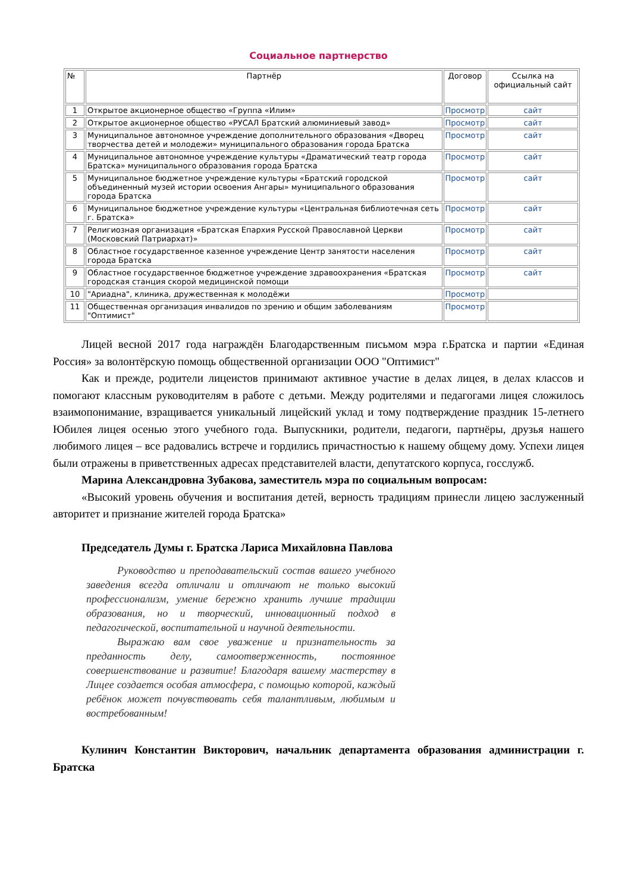Социальное партнерство
| № | Партнёр | Договор | Ссылка на официальный сайт |
| --- | --- | --- | --- |
| 1 | Открытое акционерное общество «Группа «Илим» | Просмотр | сайт |
| 2 | Открытое акционерное общество «РУСАЛ Братский алюминиевый завод» | Просмотр | сайт |
| 3 | Муниципальное автономное учреждение дополнительного образования «Дворец творчества детей и молодежи» муниципального образования города Братска | Просмотр | сайт |
| 4 | Муниципальное автономное учреждение культуры «Драматический театр города Братска» муниципального образования города Братска | Просмотр | сайт |
| 5 | Муниципальное бюджетное учреждение культуры «Братский городской объединенный музей истории освоения Ангары» муниципального образования города Братска | Просмотр | сайт |
| 6 | Муниципальное бюджетное учреждение культуры «Центральная библиотечная сеть г. Братска» | Просмотр | сайт |
| 7 | Религиозная организация «Братская Епархия Русской Православной Церкви (Московский Патриархат)» | Просмотр | сайт |
| 8 | Областное государственное казенное учреждение Центр занятости населения города Братска | Просмотр | сайт |
| 9 | Областное государственное бюджетное учреждение здравоохранения «Братская городская станция скорой медицинской помощи | Просмотр | сайт |
| 10 | "Ариадна", клиника, дружественная к молодёжи | Просмотр | |
| 11 | Общественная организация инвалидов по зрению и общим заболеваниям "Оптимист" | Просмотр | |
Лицей весной 2017 года награждён Благодарственным письмом мэра г.Братска и партии «Единая Россия» за волонтёрскую помощь общественной организации ООО "Оптимист"
Как и прежде, родители лицеистов принимают активное участие в делах лицея, в делах классов и помогают классным руководителям в работе с детьми. Между родителями и педагогами лицея сложилось взаимопонимание, взращивается уникальный лицейский уклад и тому подтверждение праздник 15-летнего Юбилея лицея осенью этого учебного года. Выпускники, родители, педагоги, партнёры, друзья нашего любимого лицея – все радовались встрече и гордились причастностью к нашему общему дому. Успехи лицея были отражены в приветственных адресах представителей власти, депутатского корпуса, госслужб.
Марина Александровна Зубакова, заместитель мэра по социальным вопросам:
«Высокий уровень обучения и воспитания детей, верность традициям принесли лицею заслуженный авторитет и признание жителей города Братска»
Председатель Думы г. Братска Лариса Михайловна Павлова
Руководство и преподавательский состав вашего учебного заведения всегда отличали и отличают не только высокий профессионализм, умение бережно хранить лучшие традиции образования, но и творческий, инновационный подход в педагогической, воспитательной и научной деятельности.
Выражаю вам свое уважение и признательность за преданность делу, самоотверженность, постоянное совершенствование и развитие! Благодаря вашему мастерству в Лицее создается особая атмосфера, с помощью которой, каждый ребёнок может почувствовать себя талантливым, любимым и востребованным!
Кулинич Константин Викторович, начальник департамента образования администрации г. Братска